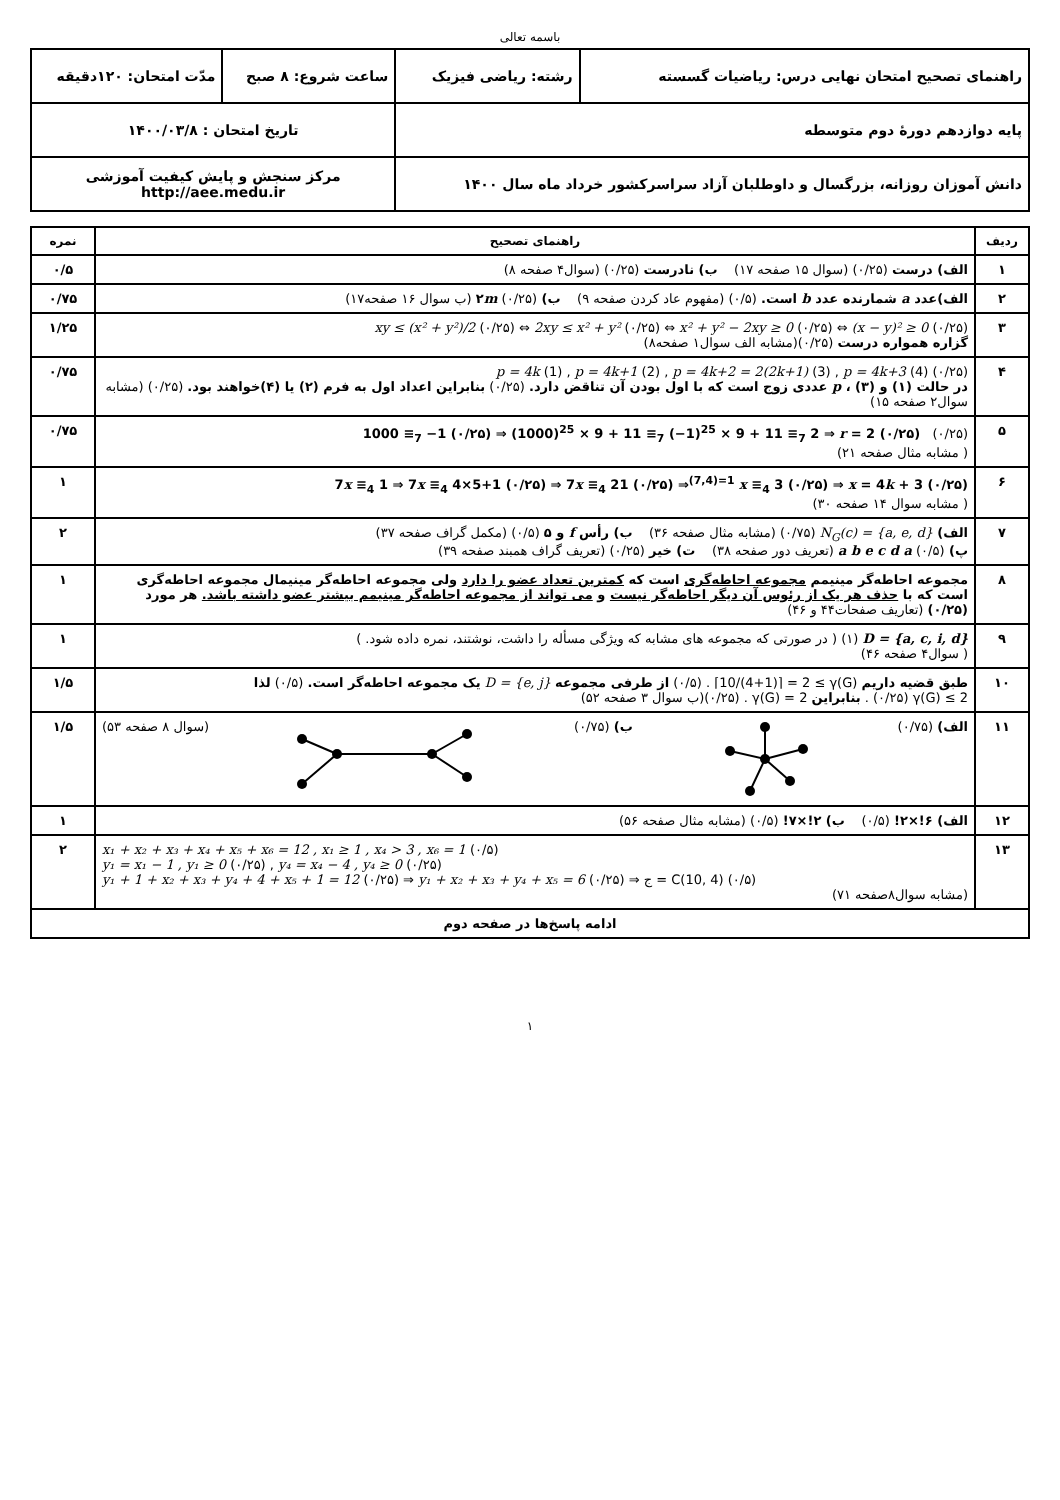باسمه تعالی
| راهنمای تصحیح امتحان نهایی درس: ریاضیات گسسته | رشته: ریاضی فیزیک | ساعت شروع: ۸ صبح | مدّت امتحان: ۱۲۰دقیقه |
| پایه دوازدهم دورهٔ دوم متوسطه | | تاریخ امتحان : ۱۴۰۰/۰۳/۸ | |
| دانش آموزان روزانه، بزرگسال و داوطلبان آزاد سراسرکشور خرداد ماه سال ۱۴۰۰ | | مرکز سنجش و پایش کیفیت آموزشی http://aee.medu.ir | |
| ردیف | راهنمای تصحیح | نمره |
| --- | --- | --- |
| ۱ | الف) درست (۰/۲۵) (سوال ۱۵ صفحه ۱۷) ب) نادرست (۰/۲۵) (سوال۴ صفحه ۸) | ۰/۵ |
| ۲ | الف)عدد a شمارنده عدد b است. (۰/۵) (مفهوم عاد کردن صفحه ۹) ب) ۲ m (۰/۲۵) (ب سوال ۱۶ صفحه۱۷) | ۰/۷۵ |
| ۳ | xy ≤ (x² + y²)/2 (۰/۲۵) ⇔ 2xy ≤ x² + y² (۰/۲۵) ⇔ x² + y² − 2xy ≥ 0 (۰/۲۵) ⇔ (x − y)² ≥ 0 (۰/۲۵) گزاره همواره درست (۰/۲۵)(مشابه الف سوال۱ صفحه۸) | ۱/۲۵ |
| ۴ | p = 4k (1) , p = 4k+1 (2) , p = 4k+2 = 2(2k+1) (3) , p = 4k+3 (4) (۰/۲۵) در حالت (۱) و (۳) ، p عددی زوج است که با اول بودن آن تناقض دارد. (۰/۲۵) بنابراین اعداد اول به فرم (۲) یا (۴)خواهند بود. (۰/۲۵) (مشابه سوال۲ صفحه ۱۵) | ۰/۷۵ |
| ۵ | 1000 ≡<sub>7</sub> −1 (۰/۲۵) ⇒ (1000)<sup>25</sup> × 9 + 11 ≡<sub>7</sub> (−1)<sup>25</sup> × 9 + 11 ≡<sub>7</sub> 2 ⇒ r = 2 (۰/۲۵) (۰/۲۵) ( مشابه مثال صفحه ۲۱) | ۰/۷۵ |
| ۶ | 7 x ≡<sub>4</sub> 1 ⇒ 7 x ≡<sub>4</sub> 4×5+1 (۰/۲۵) ⇒ 7 x ≡<sub>4</sub> 21 (۰/۲۵) ⇒<sup>(7,4)=1</sup> x ≡<sub>4</sub> 3 (۰/۲۵) ⇒ x = 4 k + 3 (۰/۲۵) ( مشابه سوال ۱۴ صفحه ۳۰) | ۱ |
| ۷ | الف) N<sub>G</sub>(c) = {a, e, d} (۰/۷۵) (مشابه مثال صفحه ۳۶) ب) رأس f و ۵ (۰/۵) (مکمل گراف صفحه ۳۷) پ) a b e c d a (۰/۵) (تعریف دور صفحه ۳۸) ت) خیر (۰/۲۵) (تعریف گراف همبند صفحه ۳۹) | ۲ |
| ۸ | مجموعه احاطه‌گر مینیمم مجموعه احاطه‌گری است که کمترین تعداد عضو را دارد ولی مجموعه احاطه‌گر مینیمال مجموعه احاطه‌گری است که با حذف هر یک از رئوس آن دیگر احاطه‌گر نیست و می تواند از مجموعه احاطه‌گر مینیمم بیشتر عضو داشته باشد. هر مورد (۰/۲۵) (تعاریف صفحات۴۴ و ۴۶) | ۱ |
| ۹ | D = {a, c, i, d} (۱) ( در صورتی که مجموعه های مشابه که ویژگی مسأله را داشت، نوشتند، نمره داده شود. ) ( سوال۴ صفحه ۴۶) | ۱ |
| ۱۰ | طبق قضیه داریم ⌈10/(4+1)⌉ = 2 ≤ γ(G) . (۰/۵) از طرفی مجموعه D = {e, j} یک مجموعه احاطه‌گر است. (۰/۵) لذا γ(G) ≤ 2 (۰/۲۵) . بنابراین γ(G) = 2 . (۰/۲۵)(ب سوال ۳ صفحه ۵۲) | ۱/۵ |
| ۱۱ | الف) (۰/۷۵) ب) (۰/۷۵) (سوال ۸ صفحه ۵۳) | ۱/۵ |
| ۱۲ | الف) ۶!×۲! (۰/۵) ب) ۲!×۷! (۰/۵) (مشابه مثال صفحه ۵۶) | ۱ |
| ۱۳ | x₁ + x₂ + x₃ + x₄ + x₅ + x₆ = 12 , x₁ ≥ 1 , x₄ > 3 , x₆ = 1 (۰/۵) y₁ = x₁ − 1 , y₁ ≥ 0 (۰/۲۵) , y₄ = x₄ − 4 , y₄ ≥ 0 (۰/۲۵) y₁ + 1 + x₂ + x₃ + y₄ + 4 + x₅ + 1 = 12 (۰/۲۵) ⇒ y₁ + x₂ + x₃ + y₄ + x₅ = 6 (۰/۲۵) ⇒ ج = C(10, 4) (۰/۵) (مشابه سوال۸صفحه ۷۱) | ۲ |
| ادامه پاسخ‌ها در صفحه دوم | | |
۱